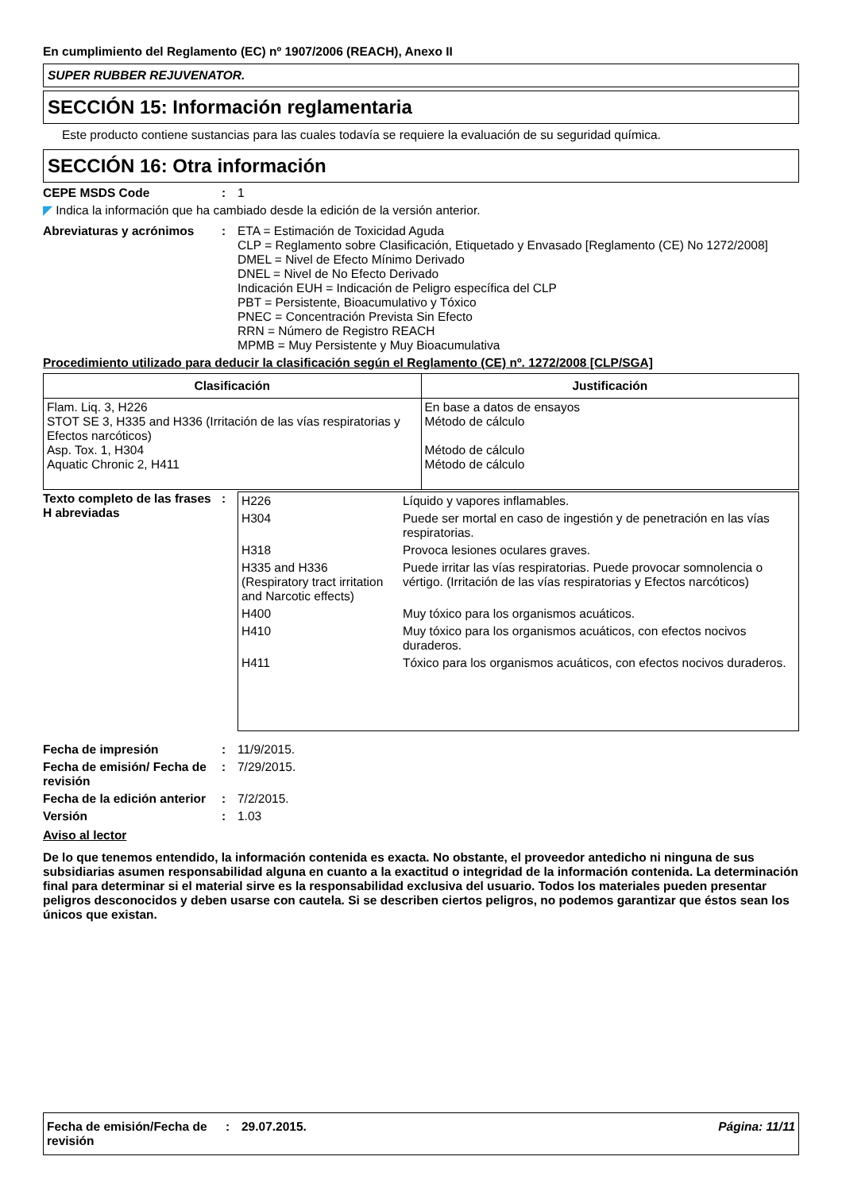En cumplimiento del Reglamento (EC) nº 1907/2006 (REACH), Anexo II
SUPER RUBBER REJUVENATOR.
SECCIÓN 15: Información reglamentaria
Este producto contiene sustancias para las cuales todavía se requiere la evaluación de su seguridad química.
SECCIÓN 16: Otra información
CEPE MSDS Code : 1
◤ Indica la información que ha cambiado desde la edición de la versión anterior.
Abreviaturas y acrónimos : ETA = Estimación de Toxicidad Aguda
CLP = Reglamento sobre Clasificación, Etiquetado y Envasado [Reglamento (CE) No 1272/2008]
DMEL = Nivel de Efecto Mínimo Derivado
DNEL = Nivel de No Efecto Derivado
Indicación EUH = Indicación de Peligro específica del CLP
PBT = Persistente, Bioacumulativo y Tóxico
PNEC = Concentración Prevista Sin Efecto
RRN = Número de Registro REACH
MPMB = Muy Persistente y Muy Bioacumulativa
Procedimiento utilizado para deducir la clasificación según el Reglamento (CE) nº. 1272/2008 [CLP/SGA]
| Clasificación | Justificación |
| --- | --- |
| Flam. Liq. 3, H226 STOT SE 3, H335 and H336 (Irritación de las vías respiratorias y Efectos narcóticos) Asp. Tox. 1, H304 Aquatic Chronic 2, H411 | En base a datos de ensayos Método de cálculo Método de cálculo Método de cálculo |
Texto completo de las frases H abreviadas
:
| H226 | Líquido y vapores inflamables. |
| H304 | Puede ser mortal en caso de ingestión y de penetración en las vías respiratorias. |
| H318 | Provoca lesiones oculares graves. |
| H335 and H336 (Respiratory tract irritation and Narcotic effects) | Puede irritar las vías respiratorias. Puede provocar somnolencia o vértigo. (Irritación de las vías respiratorias y Efectos narcóticos) |
| H400 | Muy tóxico para los organismos acuáticos. |
| H410 | Muy tóxico para los organismos acuáticos, con efectos nocivos duraderos. |
| H411 | Tóxico para los organismos acuáticos, con efectos nocivos duraderos. |
Fecha de impresión : 11/9/2015.
Fecha de emisión/ Fecha de revisión
: 7/29/2015.
Fecha de la edición anterior
: 7/2/2015.
Versión : 1.03
Aviso al lector
De lo que tenemos entendido, la información contenida es exacta. No obstante, el proveedor antedicho ni ninguna de sus subsidiarias asumen responsabilidad alguna en cuanto a la exactitud o integridad de la información contenida. La determinación final para determinar si el material sirve es la responsabilidad exclusiva del usuario. Todos los materiales pueden presentar peligros desconocidos y deben usarse con cautela. Si se describen ciertos peligros, no podemos garantizar que éstos sean los únicos que existan.
Fecha de emisión/Fecha de revisión
: 29.07.2015. Página: 11/11